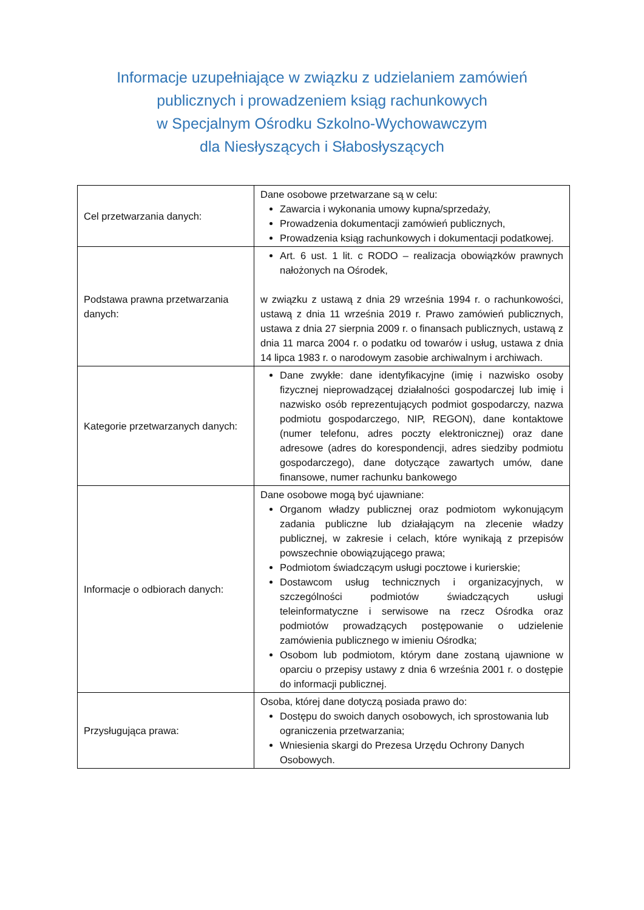Informacje uzupełniające w związku z udzielaniem zamówień
publicznych i prowadzeniem ksiąg rachunkowych
w Specjalnym Ośrodku Szkolno-Wychowawczym
dla Niesłyszących i Słabosłyszących
| Cel przetwarzania danych: | Dane osobowe przetwarzane są w celu: Zawarcia i wykonania umowy kupna/sprzedaży, Prowadzenia dokumentacji zamówień publicznych, Prowadzenia ksiąg rachunkowych i dokumentacji podatkowej. |
| Podstawa prawna przetwarzania danych: | Art. 6 ust. 1 lit. c RODO – realizacja obowiązków prawnych nałożonych na Ośrodek, w związku z ustawą z dnia 29 września 1994 r. o rachunkowości, ustawą z dnia 11 września 2019 r. Prawo zamówień publicznych, ustawa z dnia 27 sierpnia 2009 r. o finansach publicznych, ustawą z dnia 11 marca 2004 r. o podatku od towarów i usług, ustawa z dnia 14 lipca 1983 r. o narodowym zasobie archiwalnym i archiwach. |
| Kategorie przetwarzanych danych: | Dane zwykłe: dane identyfikacyjne (imię i nazwisko osoby fizycznej nieprowadzącej działalności gospodarczej lub imię i nazwisko osób reprezentujących podmiot gospodarczy, nazwa podmiotu gospodarczego, NIP, REGON), dane kontaktowe (numer telefonu, adres poczty elektronicznej) oraz dane adresowe (adres do korespondencji, adres siedziby podmiotu gospodarczego), dane dotyczące zawartych umów, dane finansowe, numer rachunku bankowego |
| Informacje o odbiorach danych: | Dane osobowe mogą być ujawniane: Organom władzy publicznej oraz podmiotom wykonującym zadania publiczne lub działającym na zlecenie władzy publicznej, w zakresie i celach, które wynikają z przepisów powszechnie obowiązującego prawa; Podmiotom świadczącym usługi pocztowe i kurierskie; Dostawcom usług technicznych i organizacyjnych, w szczególności podmiotów świadczących usługi teleinformatyczne i serwisowe na rzecz Ośrodka oraz podmiotów prowadzących postępowanie o udzielenie zamówienia publicznego w imieniu Ośrodka; Osobom lub podmiotom, którym dane zostaną ujawnione w oparciu o przepisy ustawy z dnia 6 września 2001 r. o dostępie do informacji publicznej. |
| Przysługująca prawa: | Osoba, której dane dotyczą posiada prawo do: Dostępu do swoich danych osobowych, ich sprostowania lub ograniczenia przetwarzania; Wniesienia skargi do Prezesa Urzędu Ochrony Danych Osobowych. |